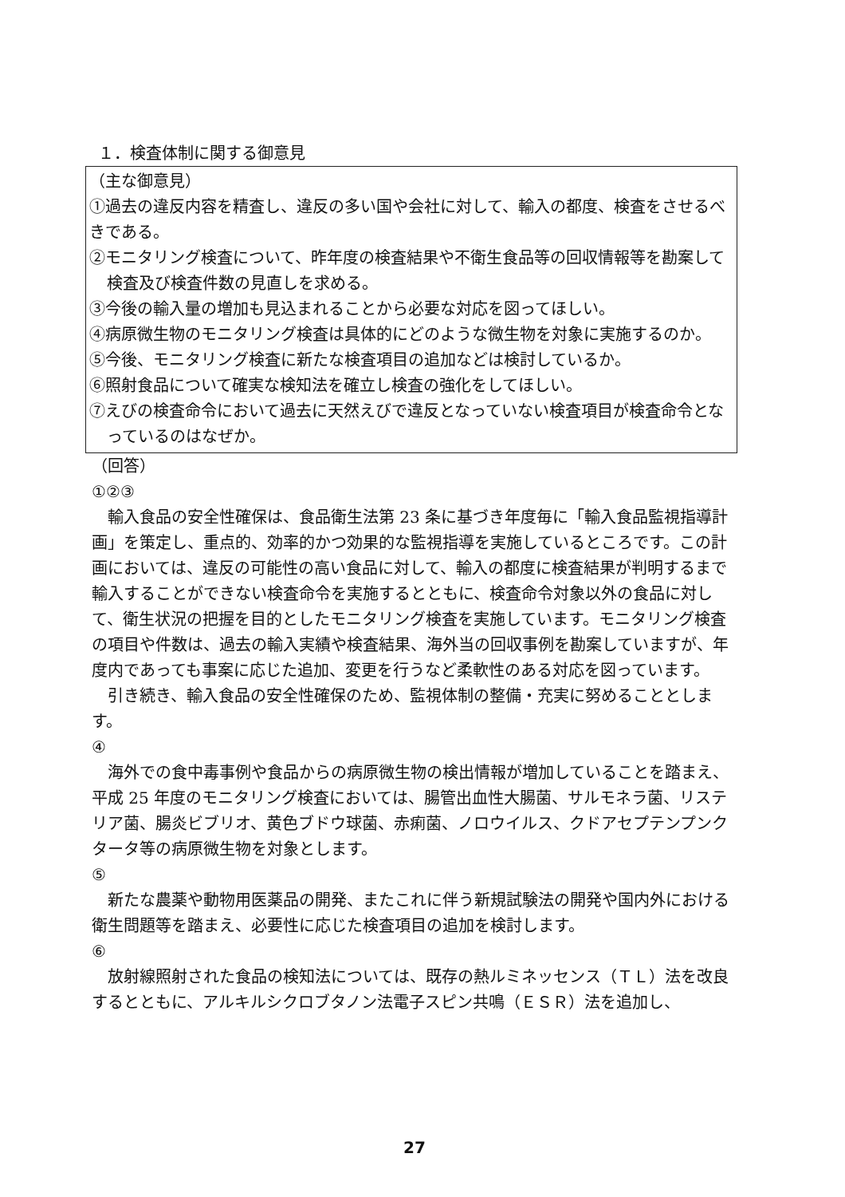１．検査体制に関する御意見
（主な御意見）
①過去の違反内容を精査し、違反の多い国や会社に対して、輸入の都度、検査をさせるべきである。
②モニタリング検査について、昨年度の検査結果や不衛生食品等の回収情報等を勘案して検査及び検査件数の見直しを求める。
③今後の輸入量の増加も見込まれることから必要な対応を図ってほしい。
④病原微生物のモニタリング検査は具体的にどのような微生物を対象に実施するのか。
⑤今後、モニタリング検査に新たな検査項目の追加などは検討しているか。
⑥照射食品について確実な検知法を確立し検査の強化をしてほしい。
⑦えびの検査命令において過去に天然えびで違反となっていない検査項目が検査命令となっているのはなぜか。
（回答）
①②③
　輸入食品の安全性確保は、食品衛生法第 23 条に基づき年度毎に「輸入食品監視指導計画」を策定し、重点的、効率的かつ効果的な監視指導を実施しているところです。この計画においては、違反の可能性の高い食品に対して、輸入の都度に検査結果が判明するまで輸入することができない検査命令を実施するとともに、検査命令対象以外の食品に対して、衛生状況の把握を目的としたモニタリング検査を実施しています。モニタリング検査の項目や件数は、過去の輸入実績や検査結果、海外当の回収事例を勘案していますが、年度内であっても事案に応じた追加、変更を行うなど柔軟性のある対応を図っています。
　引き続き、輸入食品の安全性確保のため、監視体制の整備・充実に努めることとします。
④
　海外での食中毒事例や食品からの病原微生物の検出情報が増加していることを踏まえ、平成 25 年度のモニタリング検査においては、腸管出血性大腸菌、サルモネラ菌、リステリア菌、腸炎ビブリオ、黄色ブドウ球菌、赤痢菌、ノロウイルス、クドアセプテンプンクタータ等の病原微生物を対象とします。
⑤
　新たな農薬や動物用医薬品の開発、またこれに伴う新規試験法の開発や国内外における衛生問題等を踏まえ、必要性に応じた検査項目の追加を検討します。
⑥
　放射線照射された食品の検知法については、既存の熱ルミネッセンス（ＴＬ）法を改良するとともに、アルキルシクロブタノン法電子スピン共鳴（ＥＳＲ）法を追加し、
27